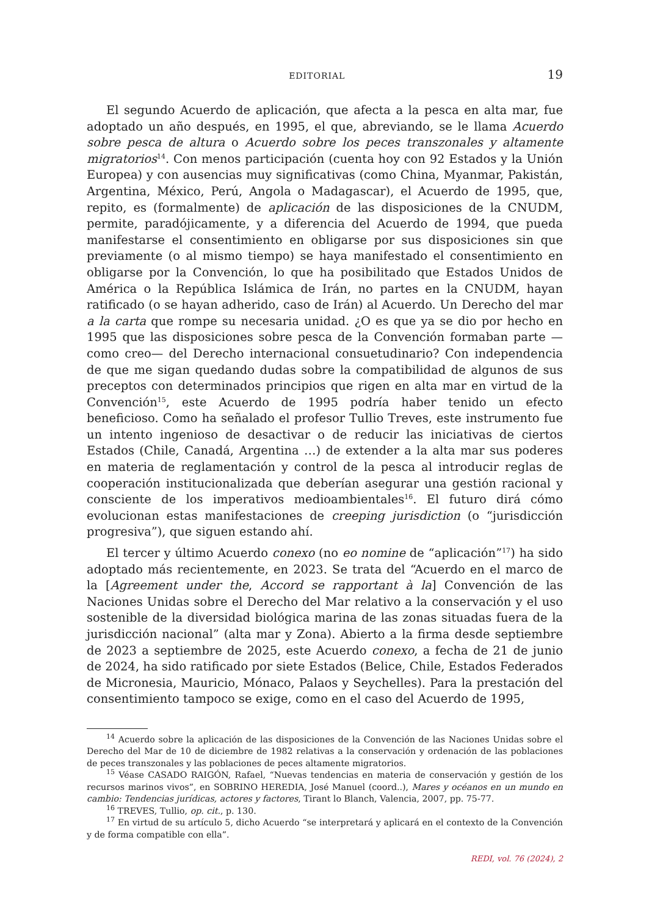EDITORIAL 19
El segundo Acuerdo de aplicación, que afecta a la pesca en alta mar, fue adoptado un año después, en 1995, el que, abreviando, se le llama Acuerdo sobre pesca de altura o Acuerdo sobre los peces transzonales y altamente migratorios<sup>14</sup>. Con menos participación (cuenta hoy con 92 Estados y la Unión Europea) y con ausencias muy significativas (como China, Myanmar, Pakistán, Argentina, México, Perú, Angola o Madagascar), el Acuerdo de 1995, que, repito, es (formalmente) de aplicación de las disposiciones de la CNUDM, permite, paradójicamente, y a diferencia del Acuerdo de 1994, que pueda manifestarse el consentimiento en obligarse por sus disposiciones sin que previamente (o al mismo tiempo) se haya manifestado el consentimiento en obligarse por la Convención, lo que ha posibilitado que Estados Unidos de América o la República Islámica de Irán, no partes en la CNUDM, hayan ratificado (o se hayan adherido, caso de Irán) al Acuerdo. Un Derecho del mar a la carta que rompe su necesaria unidad. ¿O es que ya se dio por hecho en 1995 que las disposiciones sobre pesca de la Convención formaban parte —como creo— del Derecho internacional consuetudinario? Con independencia de que me sigan quedando dudas sobre la compatibilidad de algunos de sus preceptos con determinados principios que rigen en alta mar en virtud de la Convención<sup>15</sup>, este Acuerdo de 1995 podría haber tenido un efecto beneficioso. Como ha señalado el profesor Tullio Treves, este instrumento fue un intento ingenioso de desactivar o de reducir las iniciativas de ciertos Estados (Chile, Canadá, Argentina …) de extender a la alta mar sus poderes en materia de reglamentación y control de la pesca al introducir reglas de cooperación institucionalizada que deberían asegurar una gestión racional y consciente de los imperativos medioambientales<sup>16</sup>. El futuro dirá cómo evolucionan estas manifestaciones de creeping jurisdiction (o “jurisdicción progresiva”), que siguen estando ahí.
El tercer y último Acuerdo conexo (no eo nomine de “aplicación”<sup>17</sup>) ha sido adoptado más recientemente, en 2023. Se trata del “Acuerdo en el marco de la [Agreement under the, Accord se rapportant à la] Convención de las Naciones Unidas sobre el Derecho del Mar relativo a la conservación y el uso sostenible de la diversidad biológica marina de las zonas situadas fuera de la jurisdicción nacional” (alta mar y Zona). Abierto a la firma desde septiembre de 2023 a septiembre de 2025, este Acuerdo conexo, a fecha de 21 de junio de 2024, ha sido ratificado por siete Estados (Belice, Chile, Estados Federados de Micronesia, Mauricio, Mónaco, Palaos y Seychelles). Para la prestación del consentimiento tampoco se exige, como en el caso del Acuerdo de 1995,
<sup>14</sup> Acuerdo sobre la aplicación de las disposiciones de la Convención de las Naciones Unidas sobre el Derecho del Mar de 10 de diciembre de 1982 relativas a la conservación y ordenación de las poblaciones de peces transzonales y las poblaciones de peces altamente migratorios.
<sup>15</sup> Véase CASADO RAIGÓN, Rafael, “Nuevas tendencias en materia de conservación y gestión de los recursos marinos vivos”, en SOBRINO HEREDIA, José Manuel (coord..), Mares y océanos en un mundo en cambio: Tendencias jurídicas, actores y factores, Tirant lo Blanch, Valencia, 2007, pp. 75-77.
<sup>16</sup> TREVES, Tullio, op. cit., p. 130.
<sup>17</sup> En virtud de su artículo 5, dicho Acuerdo “se interpretará y aplicará en el contexto de la Convención y de forma compatible con ella”.
REDI, vol. 76 (2024), 2